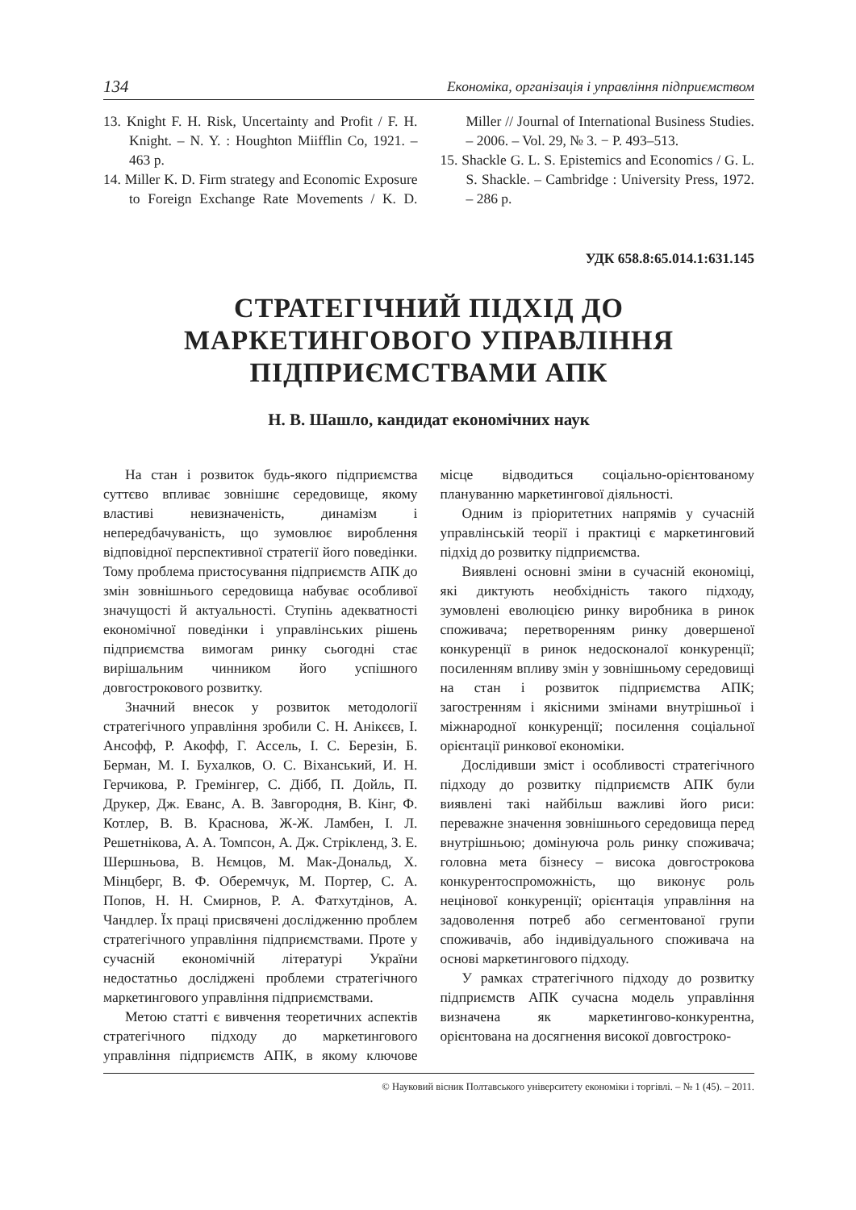134 Економіка, організація і управління підприємством
13. Knight F. H. Risk, Uncertainty and Profit / F. H. Knight. – N. Y. : Houghton Miifflin Co, 1921. – 463 p.
14. Miller K. D. Firm strategy and Economic Exposure to Foreign Exchange Rate Movements / K. D. Miller // Journal of International Business Studies. – 2006. – Vol. 29, № 3. − P. 493–513.
15. Shackle G. L. S. Epistemics and Economics / G. L. S. Shackle. – Cambridge : University Press, 1972. – 286 p.
УДК 658.8:65.014.1:631.145
СТРАТЕГІЧНИЙ ПІДХІД ДО МАРКЕТИНГОВОГО УПРАВЛІННЯ ПІДПРИЄМСТВАМИ АПК
Н. В. Шашло, кандидат економічних наук
На стан і розвиток будь-якого підприємства суттєво впливає зовнішнє середовище, якому властиві невизначеність, динамізм і непередбачуваність, що зумовлює вироблення відповідної перспективної стратегії його поведінки. Тому проблема пристосування підприємств АПК до змін зовнішнього середовища набуває особливої значущості й актуальності. Ступінь адекватності економічної поведінки і управлінських рішень підприємства вимогам ринку сьогодні стає вирішальним чинником його успішного довгострокового розвитку.
Значний внесок у розвиток методології стратегічного управління зробили С. Н. Анікєєв, І. Ансофф, Р. Акофф, Г. Ассель, І. С. Березін, Б. Берман, М. І. Бухалков, О. С. Віханський, И. Н. Герчикова, Р. Гремінгер, С. Дібб, П. Дойль, П. Друкер, Дж. Еванс, А. В. Завгородня, В. Кінг, Ф. Котлер, В. В. Краснова, Ж-Ж. Ламбен, І. Л. Решетнікова, А. А. Томпсон, А. Дж. Стрікленд, З. Е. Шершньова, В. Нємцов, М. Мак-Дональд, Х. Мінцберг, В. Ф. Оберемчук, М. Портер, С. А. Попов, Н. Н. Смирнов, Р. А. Фатхутдінов, А. Чандлер. Їх праці присвячені дослідженню проблем стратегічного управління підприємствами. Проте у сучасній економічній літературі України недостатньо досліджені проблеми стратегічного маркетингового управління підприємствами.
Метою статті є вивчення теоретичних аспектів стратегічного підходу до маркетингового управління підприємств АПК, в якому ключове місце відводиться соціально-орієнтованому плануванню маркетингової діяльності.
Одним із пріоритетних напрямів у сучасній управлінській теорії і практиці є маркетинговий підхід до розвитку підприємства.
Виявлені основні зміни в сучасній економіці, які диктують необхідність такого підходу, зумовлені еволюцією ринку виробника в ринок споживача; перетворенням ринку довершеної конкуренції в ринок недосконалої конкуренції; посиленням впливу змін у зовнішньому середовищі на стан і розвиток підприємства АПК; загостренням і якісними змінами внутрішньої і міжнародної конкуренції; посилення соціальної орієнтації ринкової економіки.
Дослідивши зміст і особливості стратегічного підходу до розвитку підприємств АПК були виявлені такі найбільш важливі його риси: переважне значення зовнішнього середовища перед внутрішньою; домінуюча роль ринку споживача; головна мета бізнесу – висока довгострокова конкурентоспроможність, що виконує роль нецінової конкуренції; орієнтація управління на задоволення потреб або сегментованої групи споживачів, або індивідуального споживача на основі маркетингового підходу.
У рамках стратегічного підходу до розвитку підприємств АПК сучасна модель управління визначена як маркетингово-конкурентна, орієнтована на досягнення високої довгостроко-
© Науковий вісник Полтавського університету економіки і торгівлі. – № 1 (45). – 2011.